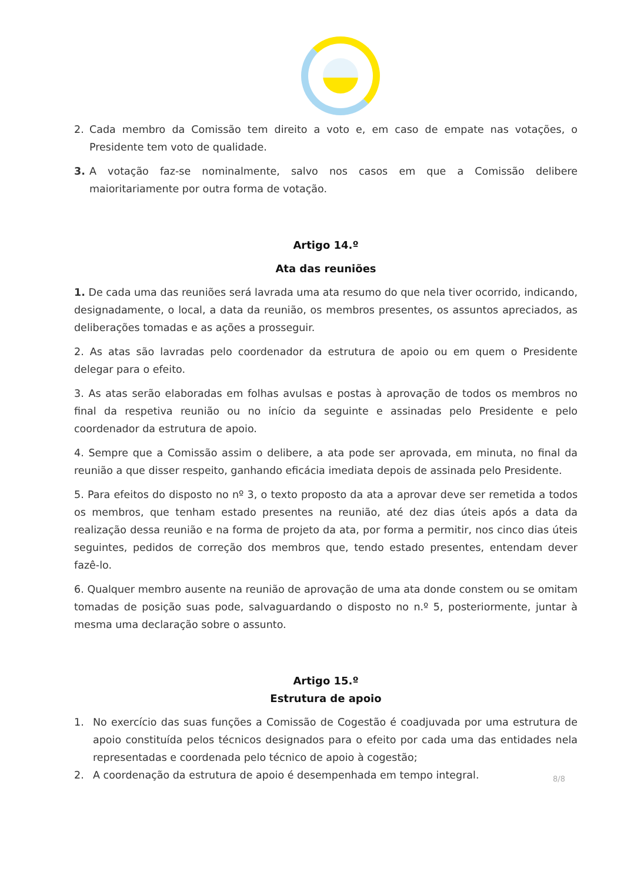2. Cada membro da Comissão tem direito a voto e, em caso de empate nas votações, o Presidente tem voto de qualidade.
3. A votação faz-se nominalmente, salvo nos casos em que a Comissão delibere maioritariamente por outra forma de votação.
Artigo 14.º
Ata das reuniões
1. De cada uma das reuniões será lavrada uma ata resumo do que nela tiver ocorrido, indicando, designadamente, o local, a data da reunião, os membros presentes, os assuntos apreciados, as deliberações tomadas e as ações a prosseguir.
2. As atas são lavradas pelo coordenador da estrutura de apoio ou em quem o Presidente delegar para o efeito.
3. As atas serão elaboradas em folhas avulsas e postas à aprovação de todos os membros no final da respetiva reunião ou no início da seguinte e assinadas pelo Presidente e pelo coordenador da estrutura de apoio.
4. Sempre que a Comissão assim o delibere, a ata pode ser aprovada, em minuta, no final da reunião a que disser respeito, ganhando eficácia imediata depois de assinada pelo Presidente.
5. Para efeitos do disposto no nº 3, o texto proposto da ata a aprovar deve ser remetida a todos os membros, que tenham estado presentes na reunião, até dez dias úteis após a data da realização dessa reunião e na forma de projeto da ata, por forma a permitir, nos cinco dias úteis seguintes, pedidos de correção dos membros que, tendo estado presentes, entendam dever fazê-lo.
6. Qualquer membro ausente na reunião de aprovação de uma ata donde constem ou se omitam tomadas de posição suas pode, salvaguardando o disposto no n.º 5, posteriormente, juntar à mesma uma declaração sobre o assunto.
Artigo 15.º
Estrutura de apoio
1. No exercício das suas funções a Comissão de Cogestão é coadjuvada por uma estrutura de apoio constituída pelos técnicos designados para o efeito por cada uma das entidades nela representadas e coordenada pelo técnico de apoio à cogestão;
2. A coordenação da estrutura de apoio é desempenhada em tempo integral.
8/8